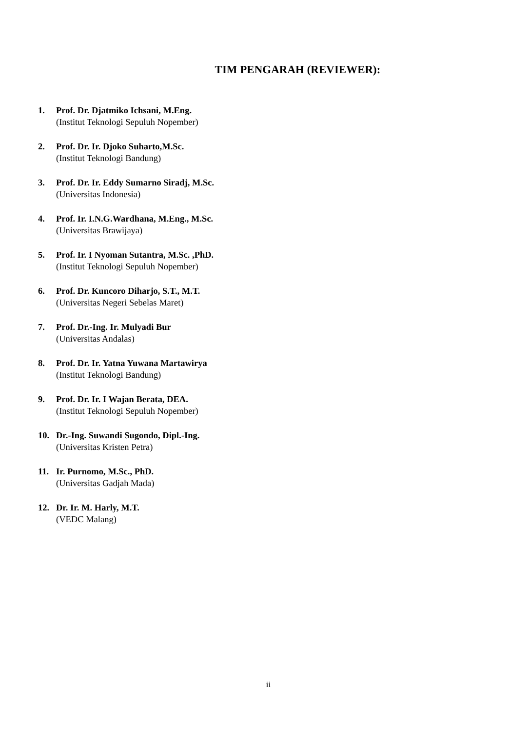TIM PENGARAH (REVIEWER):
1. Prof. Dr. Djatmiko Ichsani, M.Eng.
(Institut Teknologi Sepuluh Nopember)
2. Prof. Dr. Ir. Djoko Suharto,M.Sc.
(Institut Teknologi Bandung)
3. Prof. Dr. Ir. Eddy Sumarno Siradj, M.Sc.
(Universitas Indonesia)
4. Prof. Ir. I.N.G.Wardhana, M.Eng., M.Sc.
(Universitas Brawijaya)
5. Prof. Ir. I Nyoman Sutantra, M.Sc. ,PhD.
(Institut Teknologi Sepuluh Nopember)
6. Prof. Dr. Kuncoro Diharjo, S.T., M.T.
(Universitas Negeri Sebelas Maret)
7. Prof. Dr.-Ing. Ir. Mulyadi Bur
(Universitas Andalas)
8. Prof. Dr. Ir. Yatna Yuwana Martawirya
(Institut Teknologi Bandung)
9. Prof. Dr. Ir. I Wajan Berata, DEA.
(Institut Teknologi Sepuluh Nopember)
10. Dr.-Ing. Suwandi Sugondo, Dipl.-Ing.
(Universitas Kristen Petra)
11. Ir. Purnomo, M.Sc., PhD.
(Universitas Gadjah Mada)
12. Dr. Ir. M. Harly, M.T.
(VEDC Malang)
ii